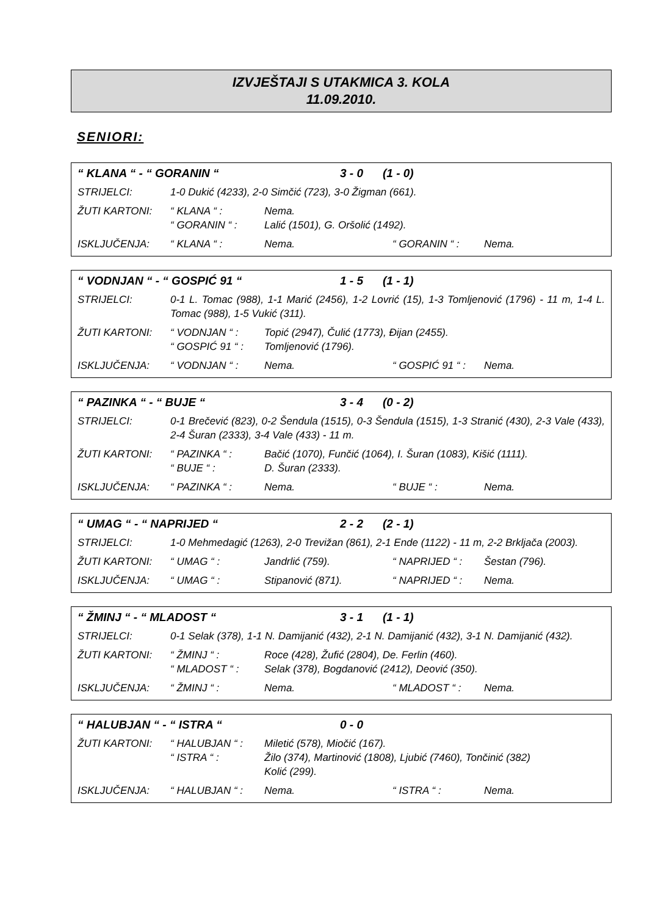IZVJEŠTAJI S UTAKMICA 3. KOLA
11.09.2010.
SENIORI:
“ KLANA “ - “ GORANIN “3 - 0 (1 - 0)
STRIJELCI: 1-0 Dukić (4233), 2-0 Simčić (723), 3-0 Žigman (661).
ŽUTI KARTONI: “ KLANA “ : Nema.
“ GORANIN “ : Lalić (1501), G. Oršolić (1492).
ISKLJUČENJA: “ KLANA “ : Nema. “ GORANIN “ : Nema.
“ VODNJAN “ - “ GOSPIĆ 91 “1 - 5 (1 - 1)
STRIJELCI: 0-1 L. Tomac (988), 1-1 Marić (2456), 1-2 Lovrić (15), 1-3 Tomljenović (1796) - 11 m, 1-4 L. Tomac (988), 1-5 Vukić (311).
ŽUTI KARTONI: “ VODNJAN “ : Topić (2947), Čulić (1773), Đijan (2455).
“ GOSPIĆ 91 “ : Tomljenović (1796).
ISKLJUČENJA: “ VODNJAN “ : Nema. “ GOSPIĆ 91 “ : Nema.
“ PAZINKA “ - “ BUJE “3 - 4 (0 - 2)
STRIJELCI: 0-1 Brečević (823), 0-2 Šendula (1515), 0-3 Šendula (1515), 1-3 Stranić (430), 2-3 Vale (433), 2-4 Šuran (2333), 3-4 Vale (433) - 11 m.
ŽUTI KARTONI: “ PAZINKA “ : Bačić (1070), Funčić (1064), I. Šuran (1083), Kišić (1111).
“ BUJE “ : D. Šuran (2333).
ISKLJUČENJA: “ PAZINKA “ : Nema. “ BUJE “ : Nema.
“ UMAG “ - “ NAPRIJED “2 - 2 (2 - 1)
STRIJELCI: 1-0 Mehmedagić (1263), 2-0 Trevižan (861), 2-1 Ende (1122) - 11 m, 2-2 Brkljača (2003).
ŽUTI KARTONI: “ UMAG “ : Jandrlić (759). “ NAPRIJED “ : Šestan (796).
ISKLJUČENJA: “ UMAG “ : Stipanović (871). “ NAPRIJED “ : Nema.
“ ŽMINJ “ - “ MLADOST “3 - 1 (1 - 1)
STRIJELCI: 0-1 Selak (378), 1-1 N. Damijanić (432), 2-1 N. Damijanić (432), 3-1 N. Damijanić (432).
ŽUTI KARTONI: “ ŽMINJ “ : Roce (428), Žufić (2804), De. Ferlin (460).
“ MLADOST “ : Selak (378), Bogdanović (2412), Deović (350).
ISKLJUČENJA: “ ŽMINJ “ : Nema. “ MLADOST “ : Nema.
“ HALUBJAN “ - “ ISTRA “0 - 0
ŽUTI KARTONI: “ HALUBJAN “ : Miletić (578), Miočić (167).
“ ISTRA “ : Žilo (374), Martinović (1808), Ljubić (7460), Tončinić (382)
Kolić (299).
ISKLJUČENJA: “ HALUBJAN “ : Nema. “ ISTRA “ : Nema.